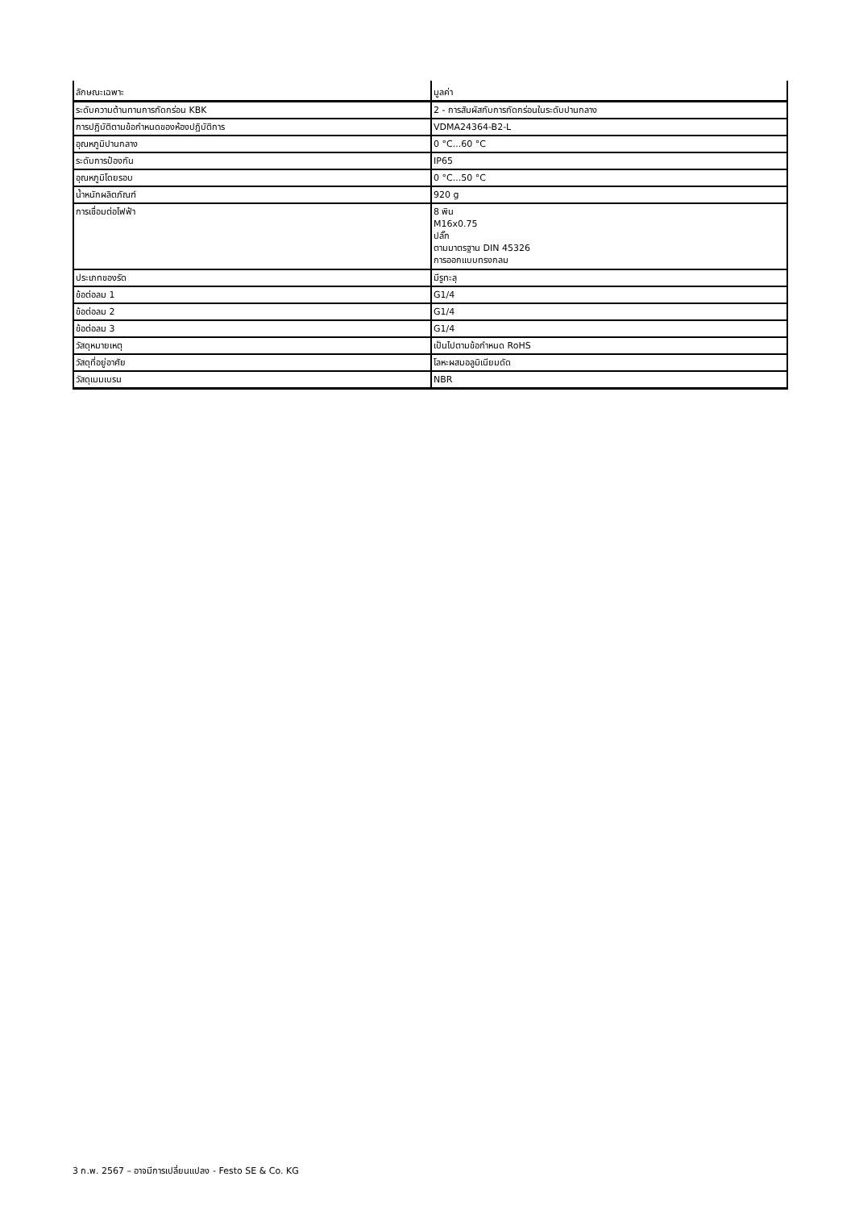| ลักษณะเฉพาะ | มูลค่า |
| --- | --- |
| ระดับความต้านทานการกัดกร่อน KBK | 2 - การสัมผัสกับการกัดกร่อนในระดับปานกลาง |
| การปฏิบัติตามข้อกำหนดของห้องปฏิบัติการ | VDMA24364-B2-L |
| อุณหภูมิปานกลาง | 0 °C...60 °C |
| ระดับการป้องกัน | IP65 |
| อุณหภูมิโดยรอบ | 0 °C...50 °C |
| น้ำหนักผลิตภัณฑ์ | 920 g |
| การเชื่อมต่อไฟฟ้า | 8 พิน M16x0.75 ปลั๊ก ตามมาตรฐาน DIN 45326 การออกแบบทรงกลม |
| ประเภทของรัด | มีรูทะลุ |
| ข้อต่อลม 1 | G1/4 |
| ข้อต่อลม 2 | G1/4 |
| ข้อต่อลม 3 | G1/4 |
| วัสดุหมายเหตุ | เป็นไปตามข้อกำหนด RoHS |
| วัสดุที่อยู่อาศัย | โลหะผสมอลูมิเนียมดัด |
| วัสดุเมมเบรน | NBR |
3 ก.พ. 2567 – อาจมีการเปลี่ยนแปลง - Festo SE & Co. KG